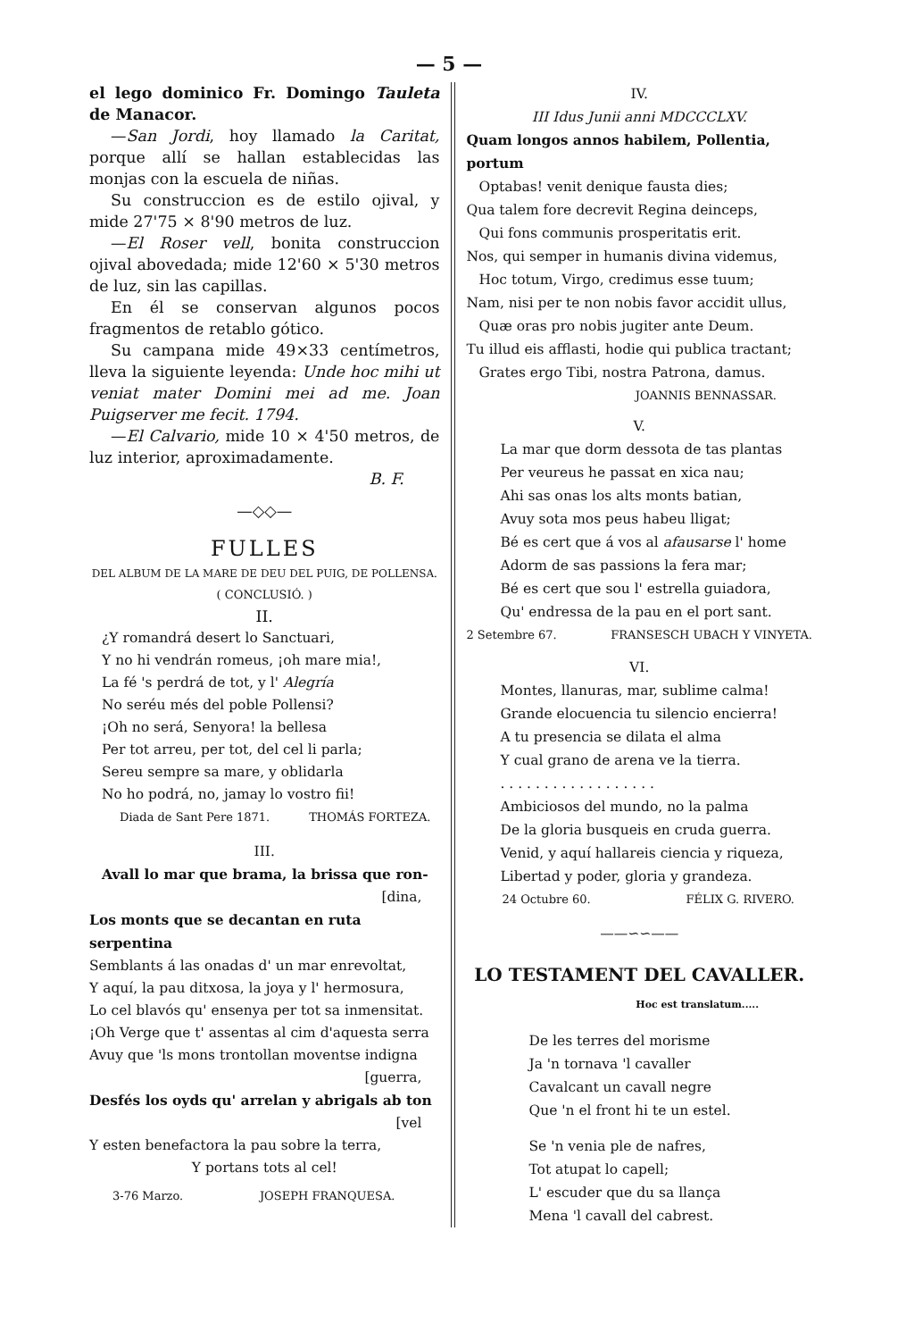— 5 —
el lego dominico Fr. Domingo Tauleta de Manacor.
—San Jordi, hoy llamado la Caritat, porque allí se hallan establecidas las monjas con la escuela de niñas.
Su construccion es de estilo ojival, y mide 27'75 × 8'90 metros de luz.
—El Roser vell, bonita construccion ojival abovedada; mide 12'60 × 5'30 metros de luz, sin las capillas.
En él se conservan algunos pocos fragmentos de retablo gótico.
Su campana mide 49×33 centímetros, lleva la siguiente leyenda: Unde hoc mihi ut veniat mater Domini mei ad me. Joan Puigserver me fecit. 1794.
—El Calvario, mide 10 × 4'50 metros, de luz interior, aproximadamente.
B. F.
—◇◇—
FULLES
DEL ALBUM DE LA MARE DE DEU DEL PUIG, DE POLLENSA.
( CONCLUSIÓ. )
II.
¿Y romandrá desert lo Sanctuari,
Y no hi vendrán romeus, ¡oh mare mia!,
La fé 's perdrá de tot, y l' Alegría
No seréu més del poble Pollensi?
¡Oh no será, Senyora! la bellesa
Per tot arreu, per tot, del cel li parla;
Sereu sempre sa mare, y oblidarla
No ho podrá, no, jamay lo vostro fii!
Diada de Sant Pere 1871. THOMÁS FORTEZA.
III.
Avall lo mar que brama, la brissa que ron-
[dina,
Los monts que se decantan en ruta serpentina
Semblants á las onadas d' un mar enrevoltat,
Y aquí, la pau ditxosa, la joya y l' hermosura,
Lo cel blavós qu' ensenya per tot sa inmensitat.
¡Oh Verge que t' assentas al cim d'aquesta serra
Avuy que 'ls mons trontollan moventse indigna
[guerra,
Desfés los oyds qu' arrelan y abrigals ab ton
[vel
Y esten benefactora la pau sobre la terra,
Y portans tots al cel!
3-76 Marzo. JOSEPH FRANQUESA.
IV.
III Idus Junii anni MDCCCLXV.
Quam longos annos habilem, Pollentia, portum
Optabas! venit denique fausta dies;
Qua talem fore decrevit Regina deinceps,
Qui fons communis prosperitatis erit.
Nos, qui semper in humanis divina videmus,
Hoc totum, Virgo, credimus esse tuum;
Nam, nisi per te non nobis favor accidit ullus,
Quæ oras pro nobis jugiter ante Deum.
Tu illud eis afflasti, hodie qui publica tractant;
Grates ergo Tibi, nostra Patrona, damus.
JOANNIS BENNASSAR.
V.
La mar que dorm dessota de tas plantas
Per veureus he passat en xica nau;
Ahi sas onas los alts monts batian,
Avuy sota mos peus habeu lligat;
Bé es cert que á vos al afausarse l' home
Adorm de sas passions la fera mar;
Bé es cert que sou l' estrella guiadora,
Qu' endressa de la pau en el port sant.
2 Setembre 67. FRANSESCH UBACH Y VINYETA.
VI.
Montes, llanuras, mar, sublime calma!
Grande elocuencia tu silencio encierra!
A tu presencia se dilata el alma
Y cual grano de arena ve la tierra.
. . . . . . . . . . . . . . . . . .
Ambiciosos del mundo, no la palma
De la gloria busqueis en cruda guerra.
Venid, y aquí hallareis ciencia y riqueza,
Libertad y poder, gloria y grandeza.
24 Octubre 60. FÉLIX G. RIVERO.
——∽∽——
LO TESTAMENT DEL CAVALLER.
Hoc est translatum.....
De les terres del morisme
Ja 'n tornava 'l cavaller
Cavalcant un cavall negre
Que 'n el front hi te un estel.
Se 'n venia ple de nafres,
Tot atupat lo capell;
L' escuder que du sa llança
Mena 'l cavall del cabrest.